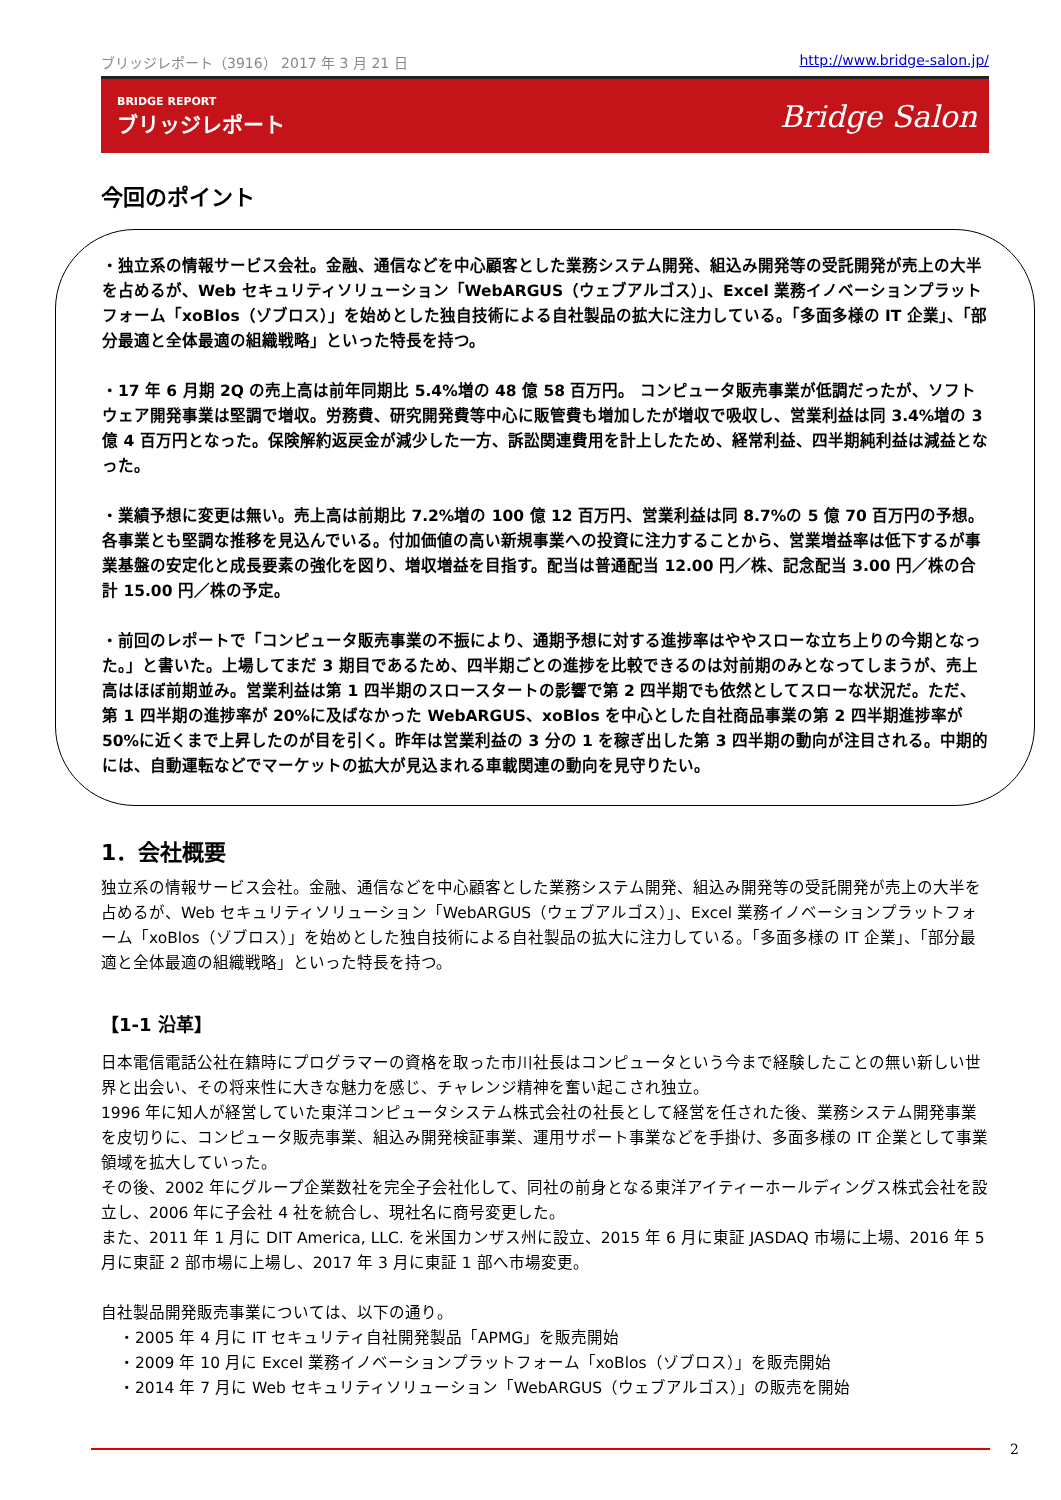ブリッジレポート（3916） 2017 年 3 月 21 日 http://www.bridge-salon.jp/
BRIDGE REPORT
ブリッジレポート
Bridge Salon
今回のポイント
・独立系の情報サービス会社。金融、通信などを中心顧客とした業務システム開発、組込み開発等の受託開発が売上の大半を占めるが、Web セキュリティソリューション「WebARGUS（ウェブアルゴス）」、Excel 業務イノベーションプラットフォーム「xoBlos（ゾブロス）」を始めとした独自技術による自社製品の拡大に注力している。「多面多様の IT 企業」、「部分最適と全体最適の組織戦略」といった特長を持つ。
・17 年 6 月期 2Q の売上高は前年同期比 5.4%増の 48 億 58 百万円。 コンピュータ販売事業が低調だったが、ソフトウェア開発事業は堅調で増収。労務費、研究開発費等中心に販管費も増加したが増収で吸収し、営業利益は同 3.4%増の 3 億 4 百万円となった。保険解約返戻金が減少した一方、訴訟関連費用を計上したため、経常利益、四半期純利益は減益となった。
・業績予想に変更は無い。売上高は前期比 7.2%増の 100 億 12 百万円、営業利益は同 8.7%の 5 億 70 百万円の予想。各事業とも堅調な推移を見込んでいる。付加価値の高い新規事業への投資に注力することから、営業増益率は低下するが事業基盤の安定化と成長要素の強化を図り、増収増益を目指す。配当は普通配当 12.00 円／株、記念配当 3.00 円／株の合計 15.00 円／株の予定。
・前回のレポートで「コンピュータ販売事業の不振により、通期予想に対する進捗率はややスローな立ち上りの今期となった。」と書いた。上場してまだ 3 期目であるため、四半期ごとの進捗を比較できるのは対前期のみとなってしまうが、売上高はほぼ前期並み。営業利益は第 1 四半期のスロースタートの影響で第 2 四半期でも依然としてスローな状況だ。ただ、第 1 四半期の進捗率が 20%に及ばなかった WebARGUS、xoBlos を中心とした自社商品事業の第 2 四半期進捗率が 50%に近くまで上昇したのが目を引く。昨年は営業利益の 3 分の 1 を稼ぎ出した第 3 四半期の動向が注目される。中期的には、自動運転などでマーケットの拡大が見込まれる車載関連の動向を見守りたい。
1．会社概要
独立系の情報サービス会社。金融、通信などを中心顧客とした業務システム開発、組込み開発等の受託開発が売上の大半を占めるが、Web セキュリティソリューション「WebARGUS（ウェブアルゴス）」、Excel 業務イノベーションプラットフォーム「xoBlos（ゾブロス）」を始めとした独自技術による自社製品の拡大に注力している。「多面多様の IT 企業」、「部分最適と全体最適の組織戦略」といった特長を持つ。
【1-1 沿革】
日本電信電話公社在籍時にプログラマーの資格を取った市川社長はコンピュータという今まで経験したことの無い新しい世界と出会い、その将来性に大きな魅力を感じ、チャレンジ精神を奮い起こされ独立。
1996 年に知人が経営していた東洋コンピュータシステム株式会社の社長として経営を任された後、業務システム開発事業を皮切りに、コンピュータ販売事業、組込み開発検証事業、運用サポート事業などを手掛け、多面多様の IT 企業として事業領域を拡大していった。
その後、2002 年にグループ企業数社を完全子会社化して、同社の前身となる東洋アイティーホールディングス株式会社を設立し、2006 年に子会社 4 社を統合し、現社名に商号変更した。
また、2011 年 1 月に DIT America, LLC. を米国カンザス州に設立、2015 年 6 月に東証 JASDAQ 市場に上場、2016 年 5 月に東証 2 部市場に上場し、2017 年 3 月に東証 1 部へ市場変更。
自社製品開発販売事業については、以下の通り。
・2005 年 4 月に IT セキュリティ自社開発製品「APMG」を販売開始
・2009 年 10 月に Excel 業務イノベーションプラットフォーム「xoBlos（ゾブロス）」を販売開始
・2014 年 7 月に Web セキュリティソリューション「WebARGUS（ウェブアルゴス）」の販売を開始
2